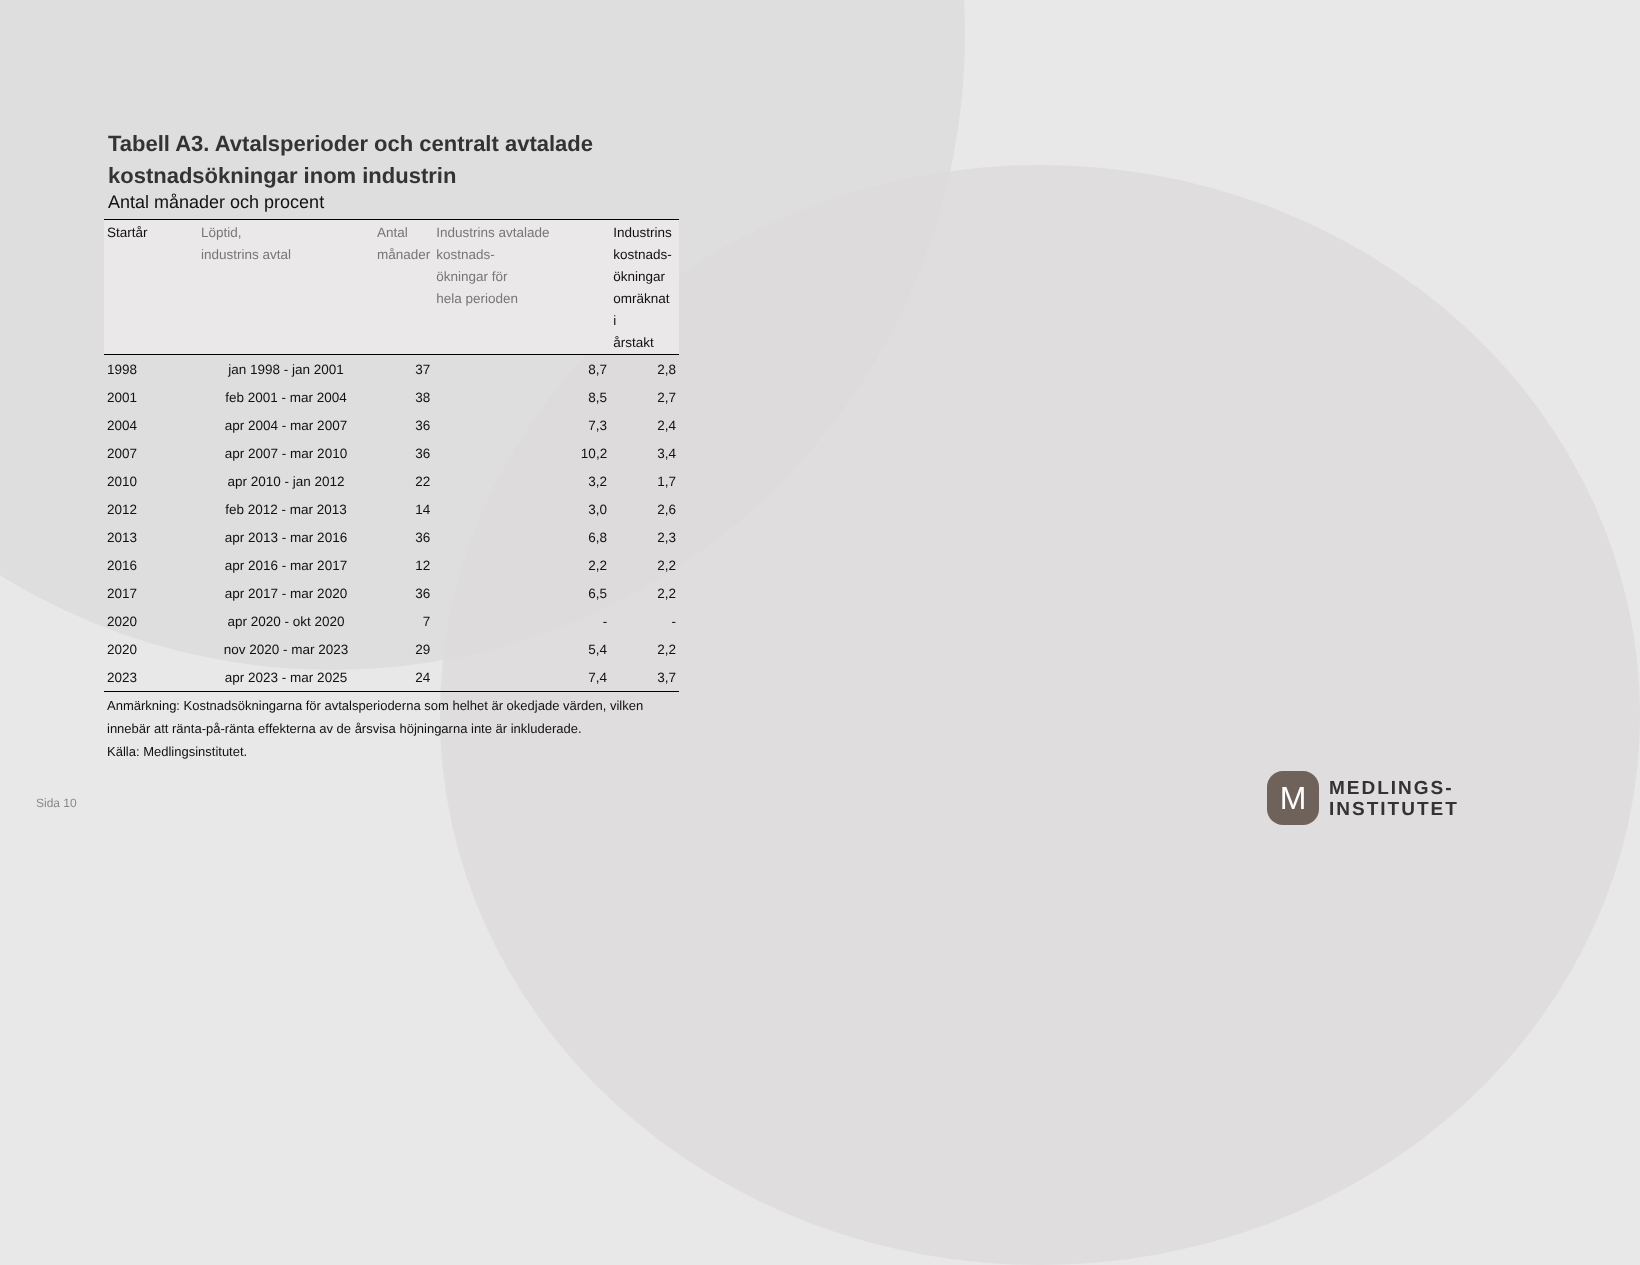Tabell A3. Avtalsperioder och centralt avtalade kostnadsökningar inom industrin
Antal månader och procent
| Startår | Löptid, industrins avtal | Antal månader | Industrins avtalade kostnads- ökningar för hela perioden | Industrins kostnads- ökningar omräknat i årstakt |
| --- | --- | --- | --- | --- |
| 1998 | jan 1998 - jan 2001 | 37 | 8,7 | 2,8 |
| 2001 | feb 2001 - mar 2004 | 38 | 8,5 | 2,7 |
| 2004 | apr 2004 - mar 2007 | 36 | 7,3 | 2,4 |
| 2007 | apr 2007 - mar 2010 | 36 | 10,2 | 3,4 |
| 2010 | apr 2010 - jan 2012 | 22 | 3,2 | 1,7 |
| 2012 | feb 2012 - mar 2013 | 14 | 3,0 | 2,6 |
| 2013 | apr 2013 - mar 2016 | 36 | 6,8 | 2,3 |
| 2016 | apr 2016 - mar 2017 | 12 | 2,2 | 2,2 |
| 2017 | apr 2017 - mar 2020 | 36 | 6,5 | 2,2 |
| 2020 | apr 2020 - okt 2020 | 7 | - | - |
| 2020 | nov 2020 - mar 2023 | 29 | 5,4 | 2,2 |
| 2023 | apr 2023 - mar 2025 | 24 | 7,4 | 3,7 |
Anmärkning: Kostnadsökningarna för avtalsperioderna som helhet är okedjade värden, vilken innebär att ränta-på-ränta effekterna av de årsvisa höjningarna inte är inkluderade.
Källa: Medlingsinstitutet.
Sida 10
M
MEDLINGS-
INSTITUTET